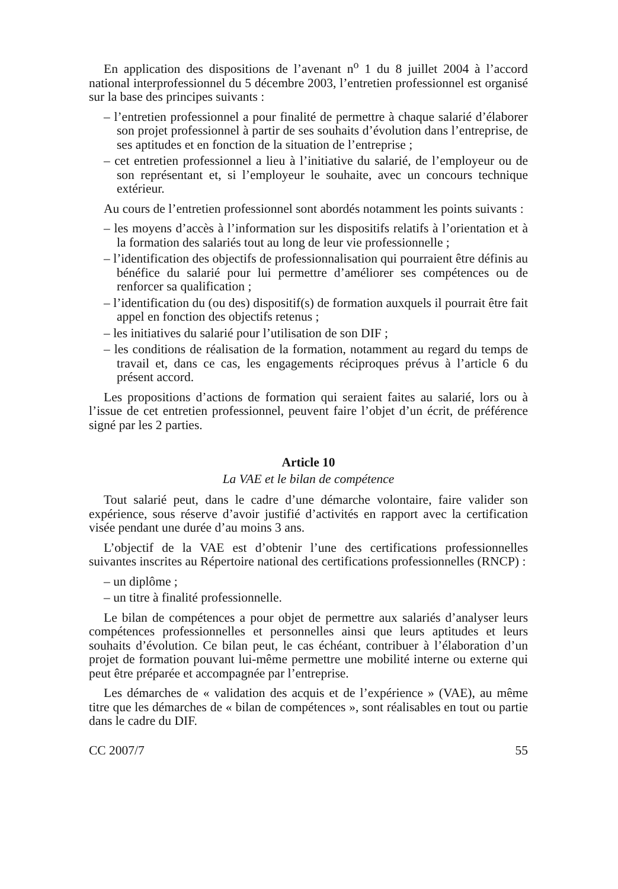En application des dispositions de l’avenant n<sup>o</sup> 1 du 8 juillet 2004 à l’accord national interprofessionnel du 5 décembre 2003, l’entretien professionnel est organisé sur la base des principes suivants :
– l’entretien professionnel a pour finalité de permettre à chaque salarié d’élaborer son projet professionnel à partir de ses souhaits d’évolution dans l’entreprise, de ses aptitudes et en fonction de la situation de l’entreprise ;
– cet entretien professionnel a lieu à l’initiative du salarié, de l’employeur ou de son représentant et, si l’employeur le souhaite, avec un concours technique extérieur.
Au cours de l’entretien professionnel sont abordés notamment les points suivants :
– les moyens d’accès à l’information sur les dispositifs relatifs à l’orientation et à la formation des salariés tout au long de leur vie professionnelle ;
– l’identification des objectifs de professionnalisation qui pourraient être définis au bénéfice du salarié pour lui permettre d’améliorer ses compétences ou de renforcer sa qualification ;
– l’identification du (ou des) dispositif(s) de formation auxquels il pourrait être fait appel en fonction des objectifs retenus ;
– les initiatives du salarié pour l’utilisation de son DIF ;
– les conditions de réalisation de la formation, notamment au regard du temps de travail et, dans ce cas, les engagements réciproques prévus à l’article 6 du présent accord.
Les propositions d’actions de formation qui seraient faites au salarié, lors ou à l’issue de cet entretien professionnel, peuvent faire l’objet d’un écrit, de préférence signé par les 2 parties.
Article 10
La VAE et le bilan de compétence
Tout salarié peut, dans le cadre d’une démarche volontaire, faire valider son expérience, sous réserve d’avoir justifié d’activités en rapport avec la certification visée pendant une durée d’au moins 3 ans.
L’objectif de la VAE est d’obtenir l’une des certifications professionnelles suivantes inscrites au Répertoire national des certifications professionnelles (RNCP) :
– un diplôme ;
– un titre à finalité professionnelle.
Le bilan de compétences a pour objet de permettre aux salariés d’analyser leurs compétences professionnelles et personnelles ainsi que leurs aptitudes et leurs souhaits d’évolution. Ce bilan peut, le cas échéant, contribuer à l’élaboration d’un projet de formation pouvant lui-même permettre une mobilité interne ou externe qui peut être préparée et accompagnée par l’entreprise.
Les démarches de « validation des acquis et de l’expérience » (VAE), au même titre que les démarches de « bilan de compétences », sont réalisables en tout ou partie dans le cadre du DIF.
CC 2007/7 55